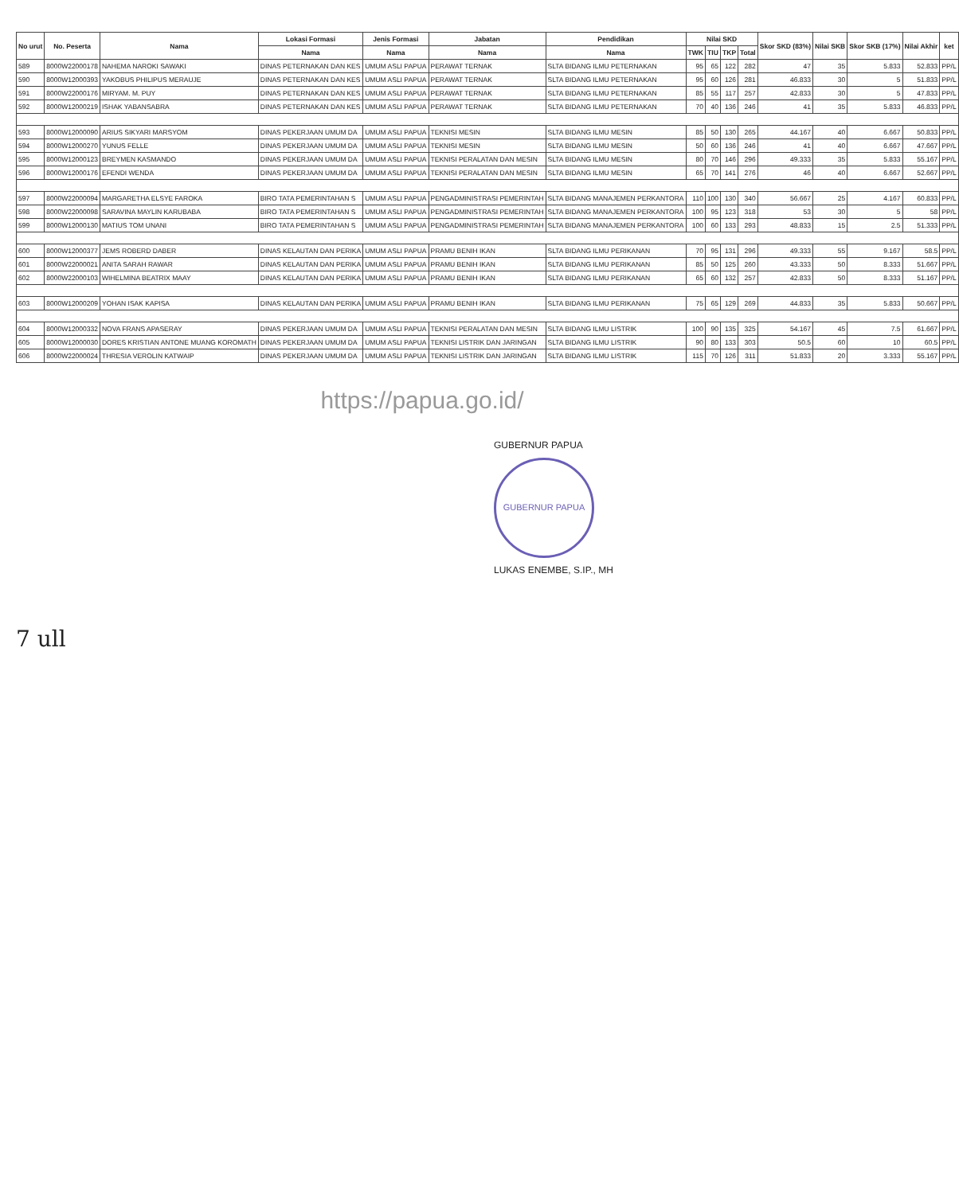| No urut | No. Peserta | Nama | Lokasi Formasi | Jenis Formasi | Jabatan | Pendidikan | Nilai SKD | | | | Skor SKD (83%) | Nilai SKB | Skor SKB (17%) | Nilai Akhir | ket |
| --- | --- | --- | --- | --- | --- | --- | --- | --- | --- | --- | --- | --- | --- | --- | --- |
| | | | Nama | Nama | Nama | Nama | TWK | TIU | TKP | Total | | | | | |
| 589 | 8000W22000178 | NAHEMA NAROKI SAWAKI | DINAS PETERNAKAN DAN KES | UMUM ASLI PAPUA | PERAWAT TERNAK | SLTA BIDANG ILMU PETERNAKAN | 95 | 65 | 122 | 282 | 47 | 35 | 5.833 | 52.833 | PP/L |
| 590 | 8000W12000393 | YAKOBUS PHILIPUS MERAUJE | DINAS PETERNAKAN DAN KES | UMUM ASLI PAPUA | PERAWAT TERNAK | SLTA BIDANG ILMU PETERNAKAN | 95 | 60 | 126 | 281 | 46.833 | 30 | 5 | 51.833 | PP/L |
| 591 | 8000W22000176 | MIRYAM. M. PUY | DINAS PETERNAKAN DAN KES | UMUM ASLI PAPUA | PERAWAT TERNAK | SLTA BIDANG ILMU PETERNAKAN | 85 | 55 | 117 | 257 | 42.833 | 30 | 5 | 47.833 | PP/L |
| 592 | 8000W12000219 | ISHAK YABANSABRA | DINAS PETERNAKAN DAN KES | UMUM ASLI PAPUA | PERAWAT TERNAK | SLTA BIDANG ILMU PETERNAKAN | 70 | 40 | 136 | 246 | 41 | 35 | 5.833 | 46.833 | PP/L |
| 593 | 8000W12000090 | ARIUS SIKYARI MARSYOM | DINAS PEKERJAAN UMUM DA | UMUM ASLI PAPUA | TEKNISI MESIN | SLTA BIDANG ILMU MESIN | 85 | 50 | 130 | 265 | 44.167 | 40 | 6.667 | 50.833 | PP/L |
| 594 | 8000W12000270 | YUNUS FELLE | DINAS PEKERJAAN UMUM DA | UMUM ASLI PAPUA | TEKNISI MESIN | SLTA BIDANG ILMU MESIN | 50 | 60 | 136 | 246 | 41 | 40 | 6.667 | 47.667 | PP/L |
| 595 | 8000W12000123 | BREYMEN KASMANDO | DINAS PEKERJAAN UMUM DA | UMUM ASLI PAPUA | TEKNISI PERALATAN DAN MESIN | SLTA BIDANG ILMU MESIN | 80 | 70 | 146 | 296 | 49.333 | 35 | 5.833 | 55.167 | PP/L |
| 596 | 8000W12000176 | EFENDI WENDA | DINAS PEKERJAAN UMUM DA | UMUM ASLI PAPUA | TEKNISI PERALATAN DAN MESIN | SLTA BIDANG ILMU MESIN | 65 | 70 | 141 | 276 | 46 | 40 | 6.667 | 52.667 | PP/L |
| 597 | 8000W22000094 | MARGARETHA ELSYE FAROKA | BIRO TATA PEMERINTAHAN S | UMUM ASLI PAPUA | PENGADMINISTRASI PEMERINTAH | SLTA BIDANG MANAJEMEN PERKANTORA | 110 | 100 | 130 | 340 | 56.667 | 25 | 4.167 | 60.833 | PP/L |
| 598 | 8000W22000098 | SARAVINA MAYLIN KARUBABA | BIRO TATA PEMERINTAHAN S | UMUM ASLI PAPUA | PENGADMINISTRASI PEMERINTAH | SLTA BIDANG MANAJEMEN PERKANTORA | 100 | 95 | 123 | 318 | 53 | 30 | 5 | 58 | PP/L |
| 599 | 8000W12000130 | MATIUS TOM UNANI | BIRO TATA PEMERINTAHAN S | UMUM ASLI PAPUA | PENGADMINISTRASI PEMERINTAH | SLTA BIDANG MANAJEMEN PERKANTORA | 100 | 60 | 133 | 293 | 48.833 | 15 | 2.5 | 51.333 | PP/L |
| 600 | 8000W12000377 | JEMS ROBERD DABER | DINAS KELAUTAN DAN PERIKA | UMUM ASLI PAPUA | PRAMU BENIH IKAN | SLTA BIDANG ILMU PERIKANAN | 70 | 95 | 131 | 296 | 49.333 | 55 | 9.167 | 58.5 | PP/L |
| 601 | 8000W22000021 | ANITA SARAH RAWAR | DINAS KELAUTAN DAN PERIKA | UMUM ASLI PAPUA | PRAMU BENIH IKAN | SLTA BIDANG ILMU PERIKANAN | 85 | 50 | 125 | 260 | 43.333 | 50 | 8.333 | 51.667 | PP/L |
| 602 | 8000W22000103 | WIHELMINA BEATRIX MAAY | DINAS KELAUTAN DAN PERIKA | UMUM ASLI PAPUA | PRAMU BENIH IKAN | SLTA BIDANG ILMU PERIKANAN | 65 | 60 | 132 | 257 | 42.833 | 50 | 8.333 | 51.167 | PP/L |
| 603 | 8000W12000209 | YOHAN ISAK KAPISA | DINAS KELAUTAN DAN PERIKA | UMUM ASLI PAPUA | PRAMU BENIH IKAN | SLTA BIDANG ILMU PERIKANAN | 75 | 65 | 129 | 269 | 44.833 | 35 | 5.833 | 50.667 | PP/L |
| 604 | 8000W12000332 | NOVA FRANS APASERAY | DINAS PEKERJAAN UMUM DA | UMUM ASLI PAPUA | TEKNISI PERALATAN DAN MESIN | SLTA BIDANG ILMU LISTRIK | 100 | 90 | 135 | 325 | 54.167 | 45 | 7.5 | 61.667 | PP/L |
| 605 | 8000W12000030 | DORES KRISTIAN ANTONE MUANG KOROMATH | DINAS PEKERJAAN UMUM DA | UMUM ASLI PAPUA | TEKNISI LISTRIK DAN JARINGAN | SLTA BIDANG ILMU LISTRIK | 90 | 80 | 133 | 303 | 50.5 | 60 | 10 | 60.5 | PP/L |
| 606 | 8000W22000024 | THRESIA VEROLIN KATWAIP | DINAS PEKERJAAN UMUM DA | UMUM ASLI PAPUA | TEKNISI LISTRIK DAN JARINGAN | SLTA BIDANG ILMU LISTRIK | 115 | 70 | 126 | 311 | 51.833 | 20 | 3.333 | 55.167 | PP/L |
https://papua.go.id/
GUBERNUR PAPUA
GUBERNUR PAPUA
LUKAS ENEMBE, S.IP., MH
7 ull